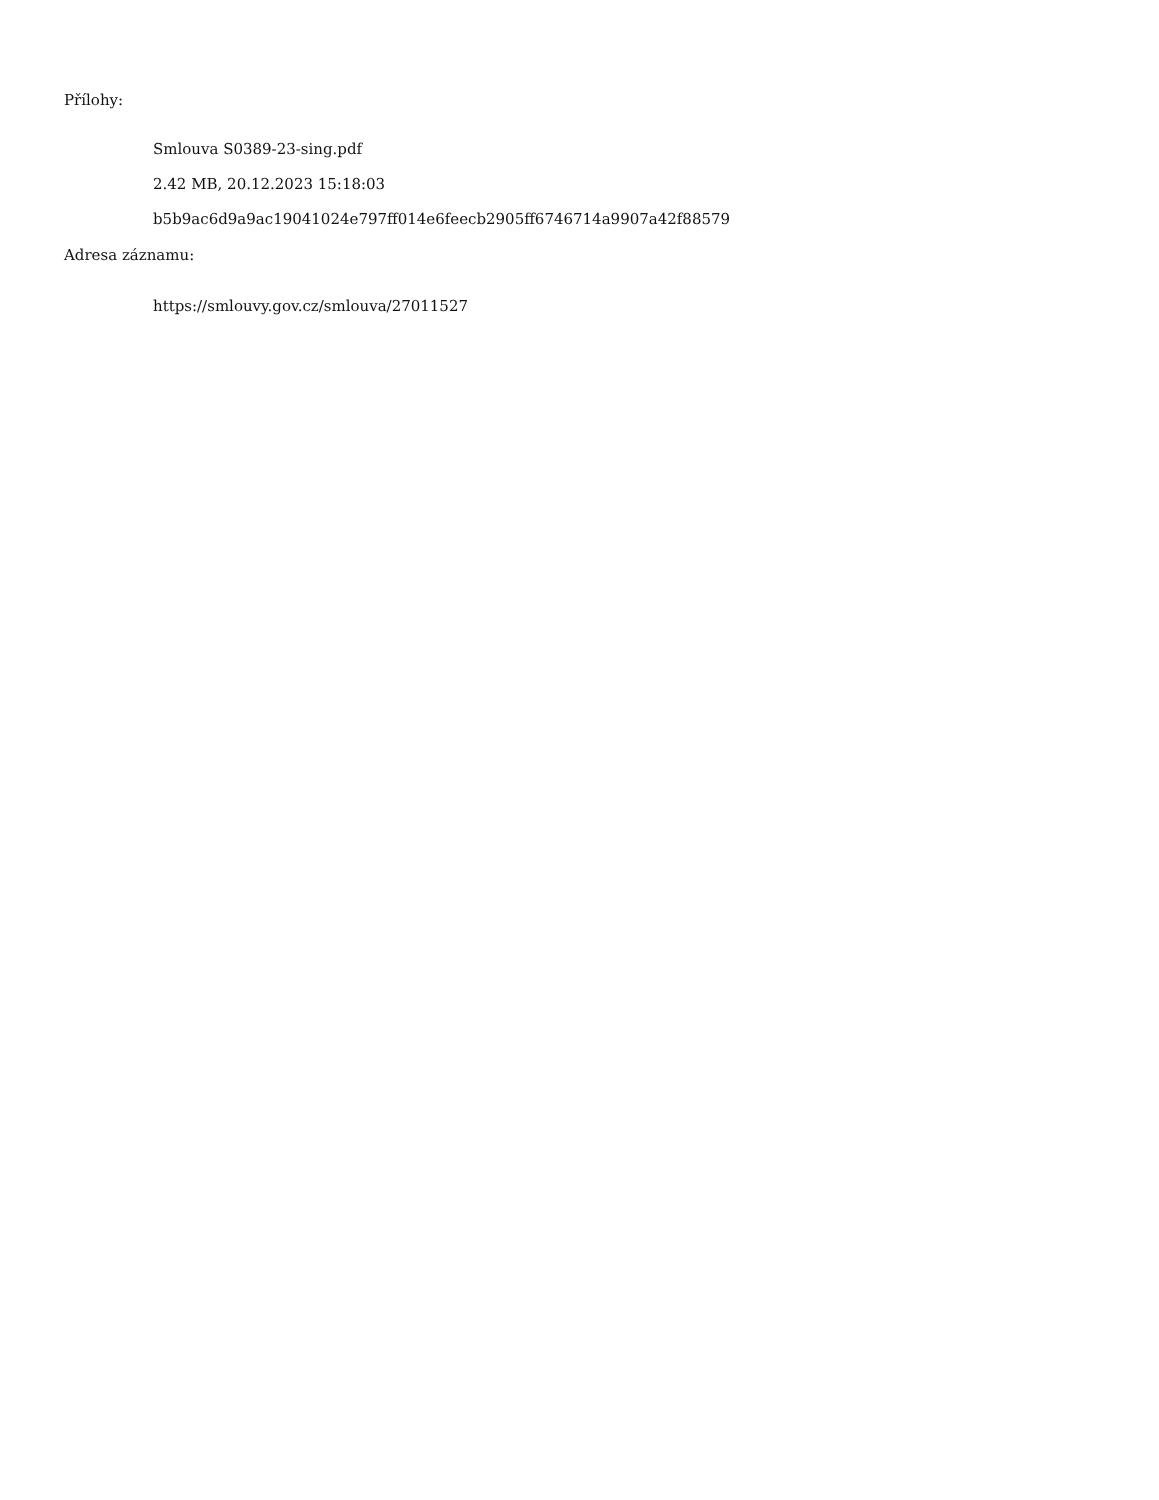Přílohy:
Smlouva S0389-23-sing.pdf
2.42 MB, 20.12.2023 15:18:03
b5b9ac6d9a9ac19041024e797ff014e6feecb2905ff6746714a9907a42f88579
Adresa záznamu:
https://smlouvy.gov.cz/smlouva/27011527